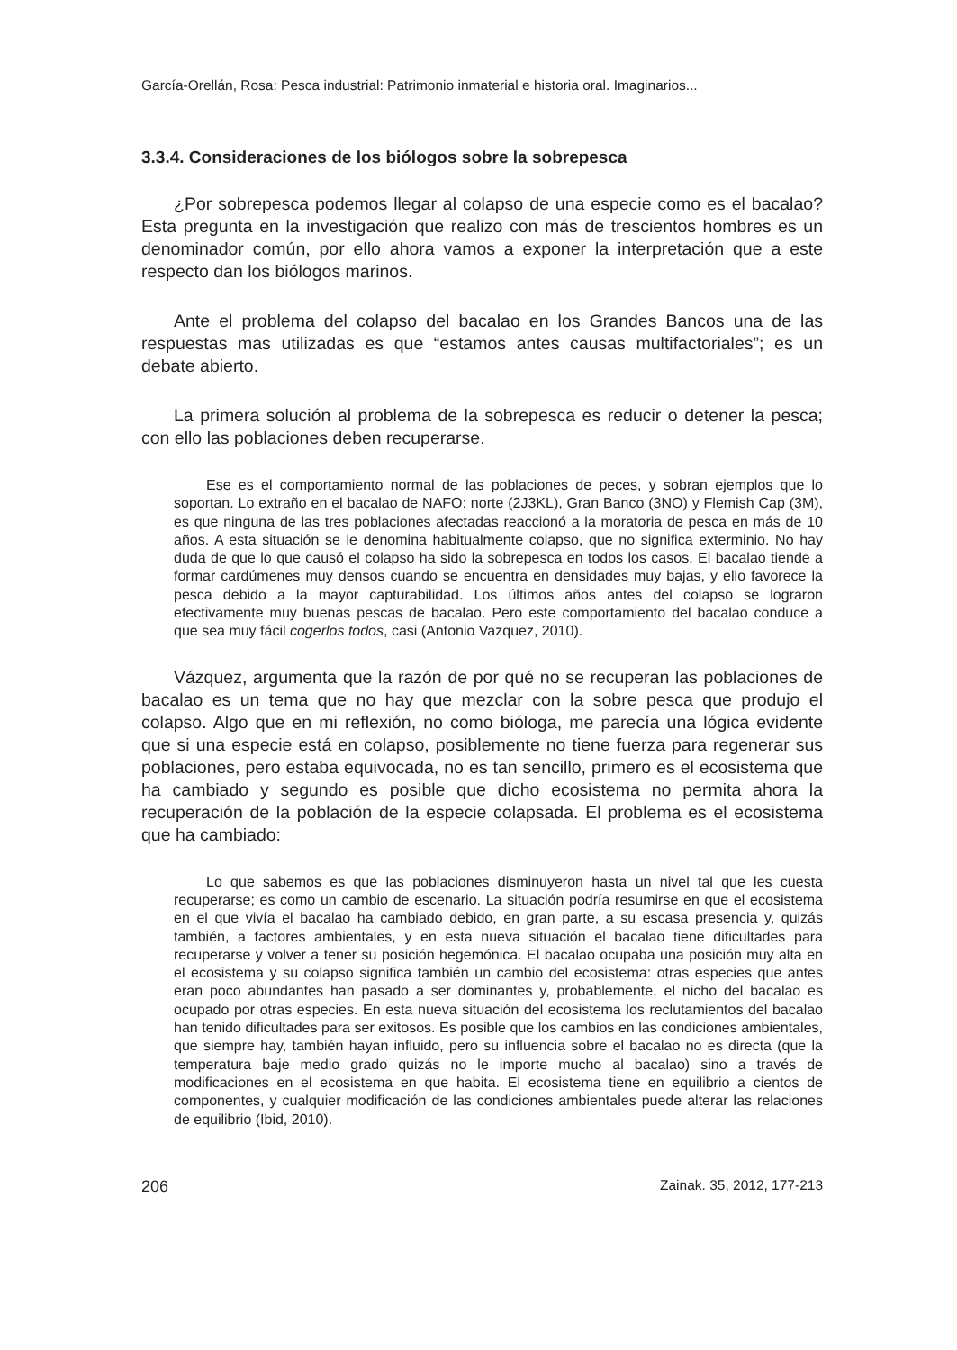García-Orellán, Rosa: Pesca industrial: Patrimonio inmaterial e historia oral. Imaginarios...
3.3.4. Consideraciones de los biólogos sobre la sobrepesca
¿Por sobrepesca podemos llegar al colapso de una especie como es el bacalao? Esta pregunta en la investigación que realizo con más de trescientos hombres es un denominador común, por ello ahora vamos a exponer la interpretación que a este respecto dan los biólogos marinos.
Ante el problema del colapso del bacalao en los Grandes Bancos una de las respuestas mas utilizadas es que “estamos antes causas multifactoriales”; es un debate abierto.
La primera solución al problema de la sobrepesca es reducir o detener la pesca; con ello las poblaciones deben recuperarse.
Ese es el comportamiento normal de las poblaciones de peces, y sobran ejemplos que lo soportan. Lo extraño en el bacalao de NAFO: norte (2J3KL), Gran Banco (3NO) y Flemish Cap (3M), es que ninguna de las tres poblaciones afectadas reaccionó a la moratoria de pesca en más de 10 años. A esta situación se le denomina habitualmente colapso, que no significa exterminio. No hay duda de que lo que causó el colapso ha sido la sobrepesca en todos los casos. El bacalao tiende a formar cardúmenes muy densos cuando se encuentra en densidades muy bajas, y ello favorece la pesca debido a la mayor capturabilidad. Los últimos años antes del colapso se lograron efectivamente muy buenas pescas de bacalao. Pero este comportamiento del bacalao conduce a que sea muy fácil cogerlos todos, casi (Antonio Vazquez, 2010).
Vázquez, argumenta que la razón de por qué no se recuperan las poblaciones de bacalao es un tema que no hay que mezclar con la sobre pesca que produjo el colapso. Algo que en mi reflexión, no como bióloga, me parecía una lógica evidente que si una especie está en colapso, posiblemente no tiene fuerza para regenerar sus poblaciones, pero estaba equivocada, no es tan sencillo, primero es el ecosistema que ha cambiado y segundo es posible que dicho ecosistema no permita ahora la recuperación de la población de la especie colapsada. El problema es el ecosistema que ha cambiado:
Lo que sabemos es que las poblaciones disminuyeron hasta un nivel tal que les cuesta recuperarse; es como un cambio de escenario. La situación podría resumirse en que el ecosistema en el que vivía el bacalao ha cambiado debido, en gran parte, a su escasa presencia y, quizás también, a factores ambientales, y en esta nueva situación el bacalao tiene dificultades para recuperarse y volver a tener su posición hegemónica. El bacalao ocupaba una posición muy alta en el ecosistema y su colapso significa también un cambio del ecosistema: otras especies que antes eran poco abundantes han pasado a ser dominantes y, probablemente, el nicho del bacalao es ocupado por otras especies. En esta nueva situación del ecosistema los reclutamientos del bacalao han tenido dificultades para ser exitosos. Es posible que los cambios en las condiciones ambientales, que siempre hay, también hayan influido, pero su influencia sobre el bacalao no es directa (que la temperatura baje medio grado quizás no le importe mucho al bacalao) sino a través de modificaciones en el ecosistema en que habita. El ecosistema tiene en equilibrio a cientos de componentes, y cualquier modificación de las condiciones ambientales puede alterar las relaciones de equilibrio (Ibid, 2010).
206 Zainak. 35, 2012, 177-213